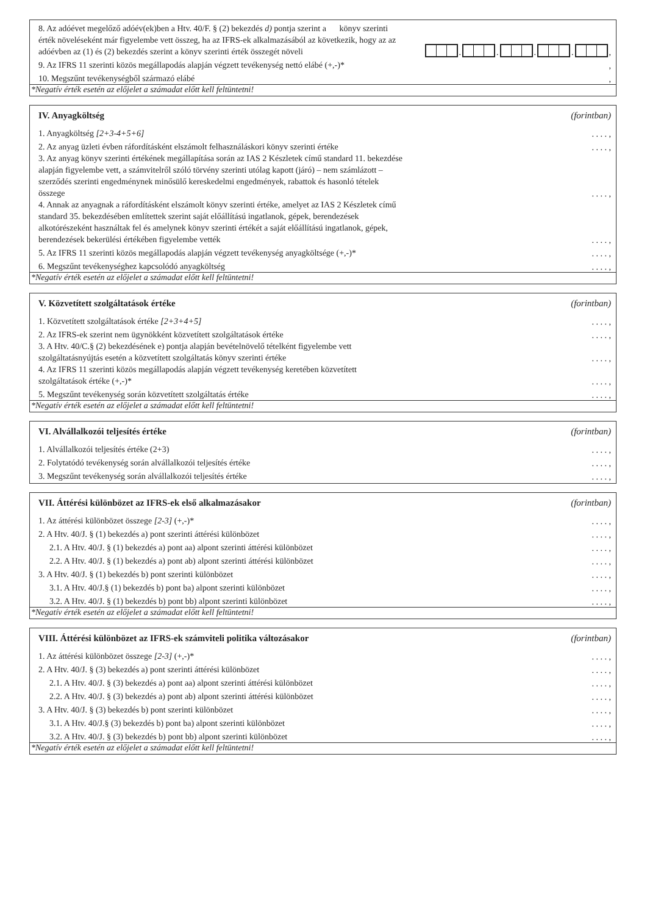8. Az adóévet megelőző adóév(ek)ben a Htv. 40/F. § (2) bekezdés d) pontja szerint a könyv szerinti érték növeléseként már figyelembe vett összeg, ha az IFRS-ek alkalmazásából az következik, hogy az az adóévben az (1) és (2) bekezdés szerint a könyv szerinti érték összegét növeli
.
.
.
.
,
9. Az IFRS 11 szerinti közös megállapodás alapján végzett tevékenység nettó elábé (+,-)*
,
10. Megszűnt tevékenységből származó elábé
,
*Negatív érték esetén az előjelet a számadat előtt kell feltüntetni!
IV. Anyagköltség (forintban)
1. Anyagköltség [2+3-4+5+6]
. . . . ,
2. Az anyag üzleti évben ráfordításként elszámolt felhasználáskori könyv szerinti értéke
. . . . ,
3. Az anyag könyv szerinti értékének megállapítása során az IAS 2 Készletek című standard 11. bekezdése alapján figyelembe vett, a számvitelről szóló törvény szerinti utólag kapott (járó) – nem számlázott – szerződés szerinti engedménynek minősülő kereskedelmi engedmények, rabattok és hasonló tételek összege
. . . . ,
4. Annak az anyagnak a ráfordításként elszámolt könyv szerinti értéke, amelyet az IAS 2 Készletek című standard 35. bekezdésében említettek szerint saját előállítású ingatlanok, gépek, berendezések alkotórészeként használtak fel és amelynek könyv szerinti értékét a saját előállítású ingatlanok, gépek, berendezések bekerülési értékében figyelembe vették
. . . . ,
5. Az IFRS 11 szerinti közös megállapodás alapján végzett tevékenység anyagköltsége (+,-)*
. . . . ,
6. Megszűnt tevékenységhez kapcsolódó anyagköltség
. . . . ,
*Negatív érték esetén az előjelet a számadat előtt kell feltüntetni!
V. Közvetített szolgáltatások értéke (forintban)
1. Közvetített szolgáltatások értéke [2+3+4+5]
. . . . ,
2. Az IFRS-ek szerint nem ügynökként közvetített szolgáltatások értéke
. . . . ,
3. A Htv. 40/C.§ (2) bekezdésének e) pontja alapján bevételnövelő tételként figyelembe vett szolgáltatásnyújtás esetén a közvetített szolgáltatás könyv szerinti értéke
. . . . ,
4. Az IFRS 11 szerinti közös megállapodás alapján végzett tevékenység keretében közvetített szolgáltatások értéke (+,-)*
. . . . ,
5. Megszűnt tevékenység során közvetített szolgáltatás értéke
. . . . ,
*Negatív érték esetén az előjelet a számadat előtt kell feltüntetni!
VI. Alvállalkozói teljesítés értéke (forintban)
1. Alvállalkozói teljesítés értéke (2+3)
. . . . ,
2. Folytatódó tevékenység során alvállalkozói teljesítés értéke
. . . . ,
3. Megszűnt tevékenység során alvállalkozói teljesítés értéke
. . . . ,
VII. Áttérési különbözet az IFRS-ek első alkalmazásakor (forintban)
1. Az áttérési különbözet összege [2-3] (+,-)*
. . . . ,
2. A Htv. 40/J. § (1) bekezdés a) pont szerinti áttérési különbözet
. . . . ,
2.1. A Htv. 40/J. § (1) bekezdés a) pont aa) alpont szerinti áttérési különbözet
. . . . ,
2.2. A Htv. 40/J. § (1) bekezdés a) pont ab) alpont szerinti áttérési különbözet
. . . . ,
3. A Htv. 40/J. § (1) bekezdés b) pont szerinti különbözet
. . . . ,
3.1. A Htv. 40/J.§ (1) bekezdés b) pont ba) alpont szerinti különbözet
. . . . ,
3.2. A Htv. 40/J. § (1) bekezdés b) pont bb) alpont szerinti különbözet
. . . . ,
*Negatív érték esetén az előjelet a számadat előtt kell feltüntetni!
VIII. Áttérési különbözet az IFRS-ek számviteli politika változásakor (forintban)
1. Az áttérési különbözet összege [2-3] (+,-)*
. . . . ,
2. A Htv. 40/J. § (3) bekezdés a) pont szerinti áttérési különbözet
. . . . ,
2.1. A Htv. 40/J. § (3) bekezdés a) pont aa) alpont szerinti áttérési különbözet
. . . . ,
2.2. A Htv. 40/J. § (3) bekezdés a) pont ab) alpont szerinti áttérési különbözet
. . . . ,
3. A Htv. 40/J. § (3) bekezdés b) pont szerinti különbözet
. . . . ,
3.1. A Htv. 40/J.§ (3) bekezdés b) pont ba) alpont szerinti különbözet
. . . . ,
3.2. A Htv. 40/J. § (3) bekezdés b) pont bb) alpont szerinti különbözet
. . . . ,
*Negatív érték esetén az előjelet a számadat előtt kell feltüntetni!